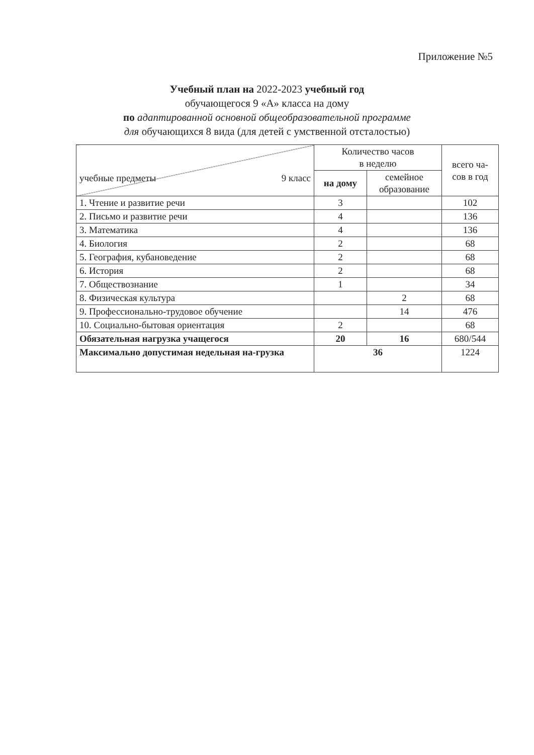Приложение №5
Учебный план на 2022-2023 учебный год
обучающегося 9 «А» класса на дому
по адаптированной основной общеобразовательной программе
для обучающихся 8 вида (для детей с умственной отсталостью)
| учебные предметы 9 класс | Количество часов в неделю | | всего ча- сов в год |
| --- | --- | --- | --- |
| | на дому | семейное образование | |
| 1. Чтение и развитие речи | 3 | | 102 |
| 2. Письмо и развитие речи | 4 | | 136 |
| 3. Математика | 4 | | 136 |
| 4. Биология | 2 | | 68 |
| 5. География, кубановедение | 2 | | 68 |
| 6. История | 2 | | 68 |
| 7. Обществознание | 1 | | 34 |
| 8. Физическая культура | | 2 | 68 |
| 9. Профессионально-трудовое обучение | | 14 | 476 |
| 10. Социально-бытовая ориентация | 2 | | 68 |
| Обязательная нагрузка учащегося | 20 | 16 | 680/544 |
| Максимально допустимая недельная на-грузка | 36 | | 1224 |